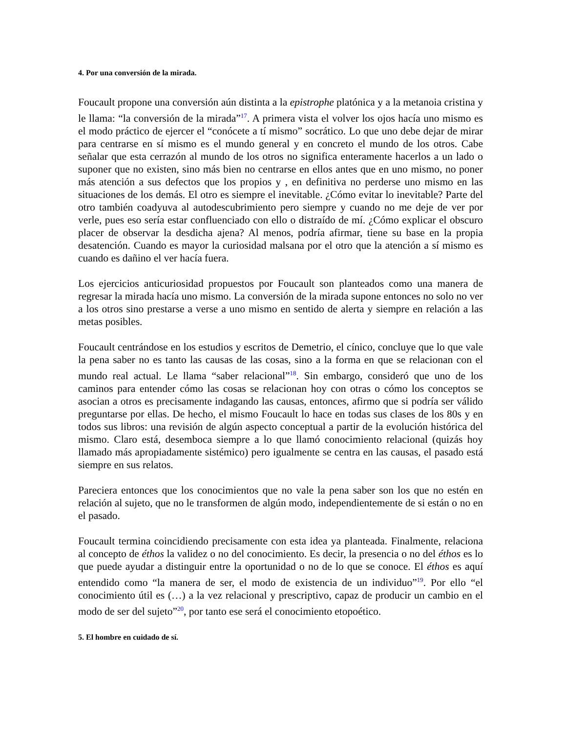4. Por una conversión de la mirada.
Foucault propone una conversión aún distinta a la epistrophe platónica y a la metanoia cristina y le llama: “la conversión de la mirada”<sup>17</sup>. A primera vista el volver los ojos hacía uno mismo es el modo práctico de ejercer el “conócete a tí mismo” socrático. Lo que uno debe dejar de mirar para centrarse en sí mismo es el mundo general y en concreto el mundo de los otros. Cabe señalar que esta cerrazón al mundo de los otros no significa enteramente hacerlos a un lado o suponer que no existen, sino más bien no centrarse en ellos antes que en uno mismo, no poner más atención a sus defectos que los propios y , en definitiva no perderse uno mismo en las situaciones de los demás. El otro es siempre el inevitable. ¿Cómo evitar lo inevitable? Parte del otro también coadyuva al autodescubrimiento pero siempre y cuando no me deje de ver por verle, pues eso sería estar confluenciado con ello o distraído de mí. ¿Cómo explicar el obscuro placer de observar la desdicha ajena? Al menos, podría afirmar, tiene su base en la propia desatención. Cuando es mayor la curiosidad malsana por el otro que la atención a sí mismo es cuando es dañino el ver hacía fuera.
Los ejercicios anticuriosidad propuestos por Foucault son planteados como una manera de regresar la mirada hacía uno mismo. La conversión de la mirada supone entonces no solo no ver a los otros sino prestarse a verse a uno mismo en sentido de alerta y siempre en relación a las metas posibles.
Foucault centrándose en los estudios y escritos de Demetrio, el cínico, concluye que lo que vale la pena saber no es tanto las causas de las cosas, sino a la forma en que se relacionan con el mundo real actual. Le llama “saber relacional”<sup>18</sup>. Sin embargo, consideró que uno de los caminos para entender cómo las cosas se relacionan hoy con otras o cómo los conceptos se asocian a otros es precisamente indagando las causas, entonces, afirmo que si podría ser válido preguntarse por ellas. De hecho, el mismo Foucault lo hace en todas sus clases de los 80s y en todos sus libros: una revisión de algún aspecto conceptual a partir de la evolución histórica del mismo. Claro está, desemboca siempre a lo que llamó conocimiento relacional (quizás hoy llamado más apropiadamente sistémico) pero igualmente se centra en las causas, el pasado está siempre en sus relatos.
Pareciera entonces que los conocimientos que no vale la pena saber son los que no estén en relación al sujeto, que no le transformen de algún modo, independientemente de si están o no en el pasado.
Foucault termina coincidiendo precisamente con esta idea ya planteada. Finalmente, relaciona al concepto de éthos la validez o no del conocimiento. Es decir, la presencia o no del éthos es lo que puede ayudar a distinguir entre la oportunidad o no de lo que se conoce. El éthos es aquí entendido como “la manera de ser, el modo de existencia de un individuo”<sup>19</sup>. Por ello “el conocimiento útil es (…) a la vez relacional y prescriptivo, capaz de producir un cambio en el modo de ser del sujeto”<sup>20</sup>, por tanto ese será el conocimiento etopoético.
5. El hombre en cuidado de sí.